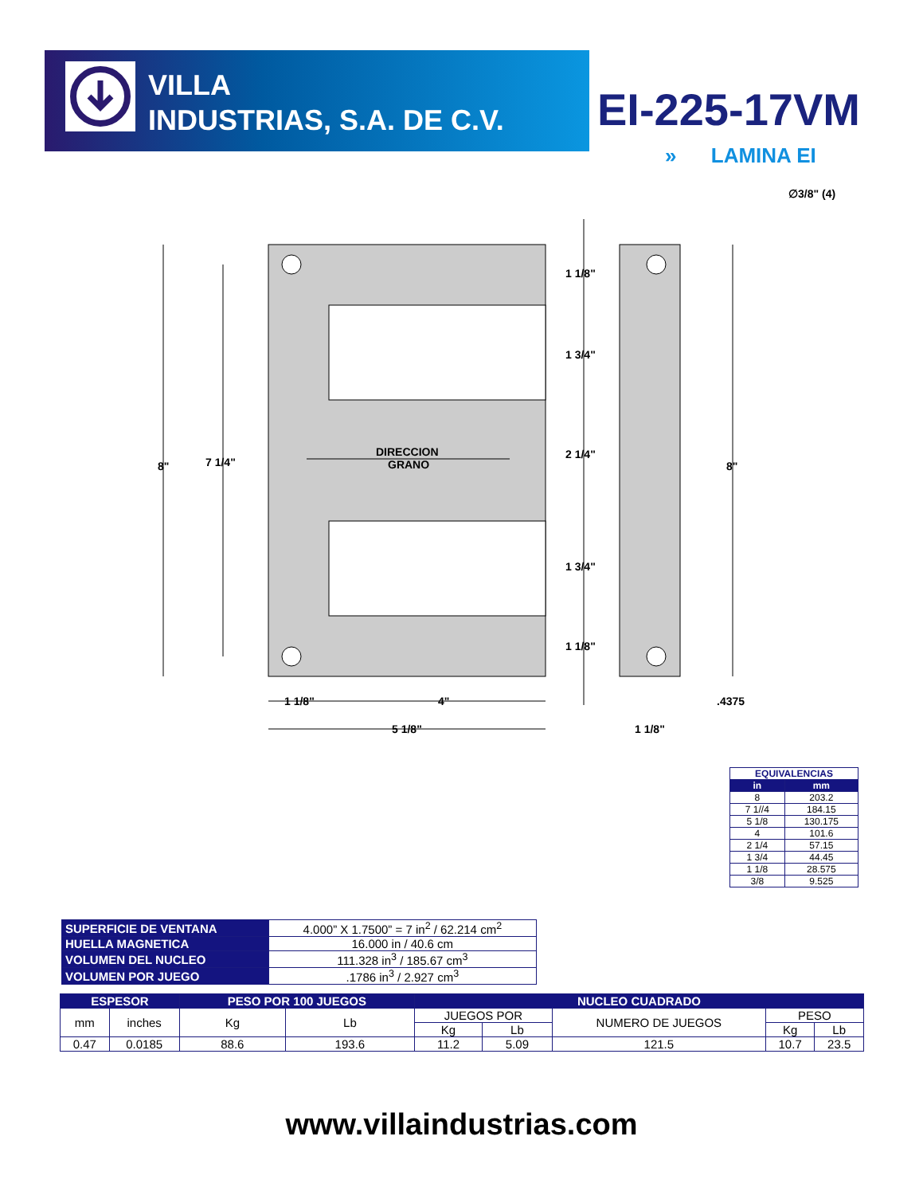VILLA
INDUSTRIAS, S.A. DE C.V.
EI-225-17VM
» LAMINA EI
8"
7 1/4"
8"
DIRECCION
GRANO
1 1/8"
1 3/4"
2 1/4"
1 3/4"
1 1/8"
1 1/8"
4"
5 1/8"
.4375
1 1/8"
∅3/8" (4)
| EQUIVALENCIAS | |
| --- | --- |
| in | mm |
| 8 | 203.2 |
| 7 1//4 | 184.15 |
| 5 1/8 | 130.175 |
| 4 | 101.6 |
| 2 1/4 | 57.15 |
| 1 3/4 | 44.45 |
| 1 1/8 | 28.575 |
| 3/8 | 9.525 |
| SUPERFICIE DE VENTANA | 4.000” X 1.7500” = 7 in<sup>2</sup> / 62.214 cm<sup>2</sup> |
| HUELLA MAGNETICA | 16.000 in / 40.6 cm |
| VOLUMEN DEL NUCLEO | 111.328 in<sup>3</sup> / 185.67 cm<sup>3</sup> |
| VOLUMEN POR JUEGO | .1786 in<sup>3</sup> / 2.927 cm<sup>3</sup> |
| ESPESOR | | PESO POR 100 JUEGOS | | NUCLEO CUADRADO | | | | |
| --- | --- | --- | --- | --- | --- | --- | --- | --- |
| mm | inches | Kg | Lb | JUEGOS POR | | NUMERO DE JUEGOS | PESO | |
| | | | | Kg | Lb | | Kg | Lb |
| 0.47 | 0.0185 | 88.6 | 193.6 | 11.2 | 5.09 | 121.5 | 10.7 | 23.5 |
www.villaindustrias.com